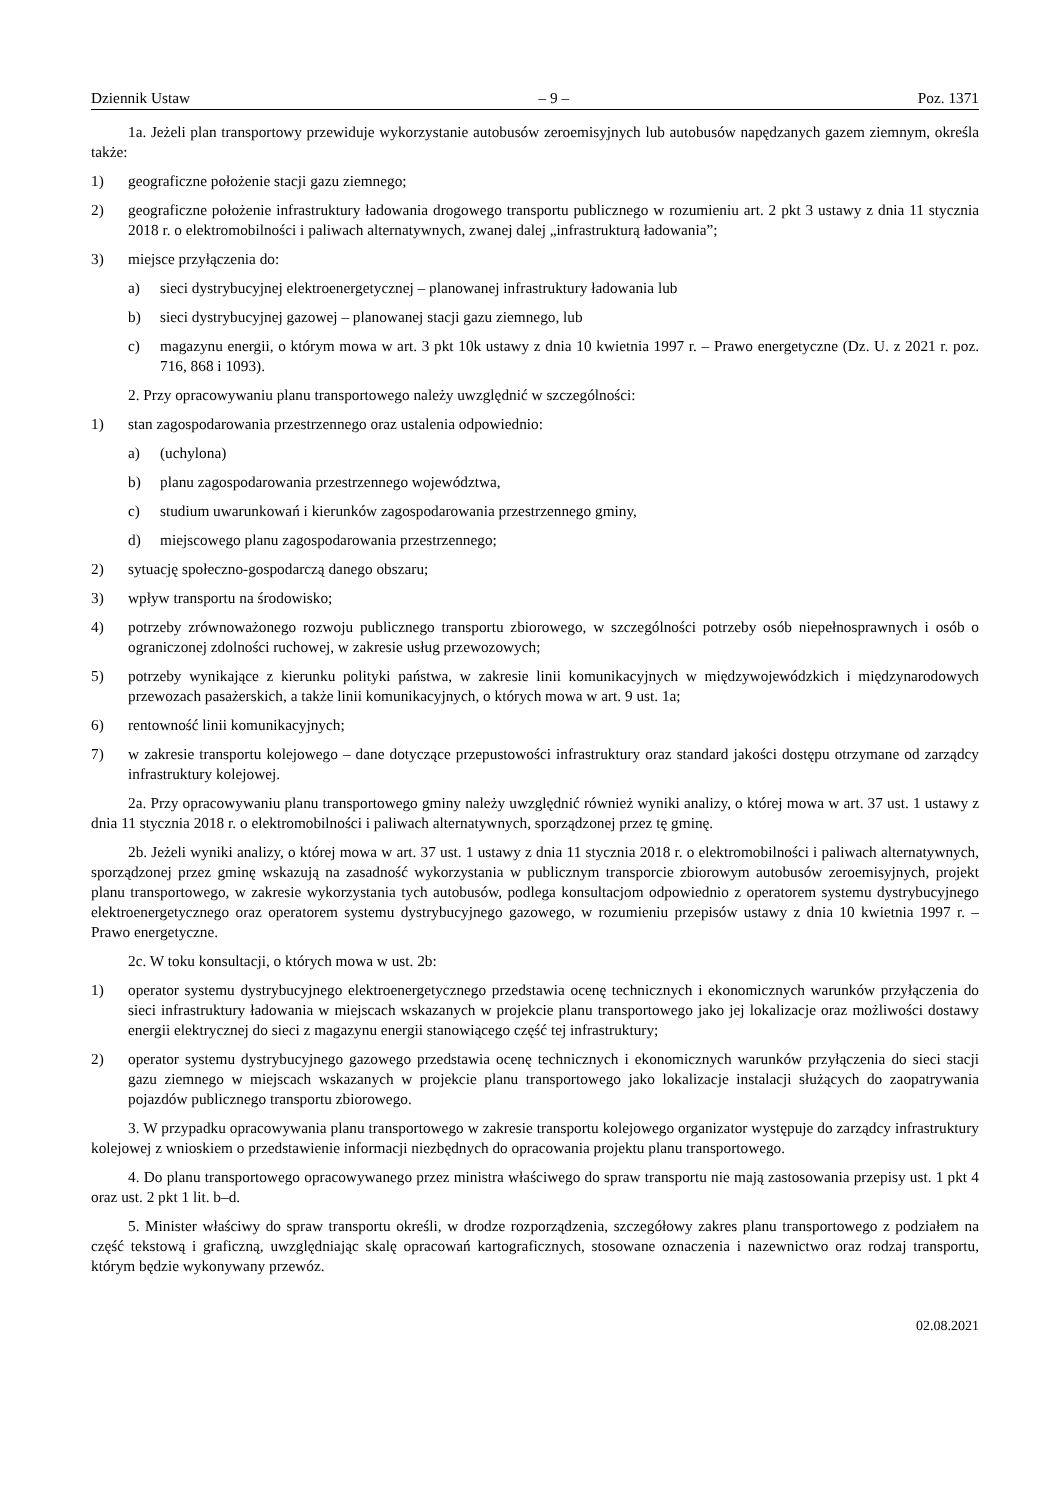Dziennik Ustaw – 9 – Poz. 1371
1a. Jeżeli plan transportowy przewiduje wykorzystanie autobusów zeroemisyjnych lub autobusów napędzanych gazem ziemnym, określa także:
1) geograficzne położenie stacji gazu ziemnego;
2) geograficzne położenie infrastruktury ładowania drogowego transportu publicznego w rozumieniu art. 2 pkt 3 ustawy z dnia 11 stycznia 2018 r. o elektromobilności i paliwach alternatywnych, zwanej dalej „infrastrukturą ładowania”;
3) miejsce przyłączenia do:
a) sieci dystrybucyjnej elektroenergetycznej – planowanej infrastruktury ładowania lub
b) sieci dystrybucyjnej gazowej – planowanej stacji gazu ziemnego, lub
c) magazynu energii, o którym mowa w art. 3 pkt 10k ustawy z dnia 10 kwietnia 1997 r. – Prawo energetyczne (Dz. U. z 2021 r. poz. 716, 868 i 1093).
2. Przy opracowywaniu planu transportowego należy uwzględnić w szczególności:
1) stan zagospodarowania przestrzennego oraz ustalenia odpowiednio:
a) (uchylona)
b) planu zagospodarowania przestrzennego województwa,
c) studium uwarunkowań i kierunków zagospodarowania przestrzennego gminy,
d) miejscowego planu zagospodarowania przestrzennego;
2) sytuację społeczno-gospodarczą danego obszaru;
3) wpływ transportu na środowisko;
4) potrzeby zrównoważonego rozwoju publicznego transportu zbiorowego, w szczególności potrzeby osób niepełnosprawnych i osób o ograniczonej zdolności ruchowej, w zakresie usług przewozowych;
5) potrzeby wynikające z kierunku polityki państwa, w zakresie linii komunikacyjnych w międzywojewódzkich i międzynarodowych przewozach pasażerskich, a także linii komunikacyjnych, o których mowa w art. 9 ust. 1a;
6) rentowność linii komunikacyjnych;
7) w zakresie transportu kolejowego – dane dotyczące przepustowości infrastruktury oraz standard jakości dostępu otrzymane od zarządcy infrastruktury kolejowej.
2a. Przy opracowywaniu planu transportowego gminy należy uwzględnić również wyniki analizy, o której mowa w art. 37 ust. 1 ustawy z dnia 11 stycznia 2018 r. o elektromobilności i paliwach alternatywnych, sporządzonej przez tę gminę.
2b. Jeżeli wyniki analizy, o której mowa w art. 37 ust. 1 ustawy z dnia 11 stycznia 2018 r. o elektromobilności i paliwach alternatywnych, sporządzonej przez gminę wskazują na zasadność wykorzystania w publicznym transporcie zbiorowym autobusów zeroemisyjnych, projekt planu transportowego, w zakresie wykorzystania tych autobusów, podlega konsultacjom odpowiednio z operatorem systemu dystrybucyjnego elektroenergetycznego oraz operatorem systemu dystrybucyjnego gazowego, w rozumieniu przepisów ustawy z dnia 10 kwietnia 1997 r. – Prawo energetyczne.
2c. W toku konsultacji, o których mowa w ust. 2b:
1) operator systemu dystrybucyjnego elektroenergetycznego przedstawia ocenę technicznych i ekonomicznych warunków przyłączenia do sieci infrastruktury ładowania w miejscach wskazanych w projekcie planu transportowego jako jej lokalizacje oraz możliwości dostawy energii elektrycznej do sieci z magazynu energii stanowiącego część tej infrastruktury;
2) operator systemu dystrybucyjnego gazowego przedstawia ocenę technicznych i ekonomicznych warunków przyłączenia do sieci stacji gazu ziemnego w miejscach wskazanych w projekcie planu transportowego jako lokalizacje instalacji służących do zaopatrywania pojazdów publicznego transportu zbiorowego.
3. W przypadku opracowywania planu transportowego w zakresie transportu kolejowego organizator występuje do zarządcy infrastruktury kolejowej z wnioskiem o przedstawienie informacji niezbędnych do opracowania projektu planu transportowego.
4. Do planu transportowego opracowywanego przez ministra właściwego do spraw transportu nie mają zastosowania przepisy ust. 1 pkt 4 oraz ust. 2 pkt 1 lit. b–d.
5. Minister właściwy do spraw transportu określi, w drodze rozporządzenia, szczegółowy zakres planu transportowego z podziałem na część tekstową i graficzną, uwzględniając skalę opracowań kartograficznych, stosowane oznaczenia i nazewnictwo oraz rodzaj transportu, którym będzie wykonywany przewóz.
02.08.2021